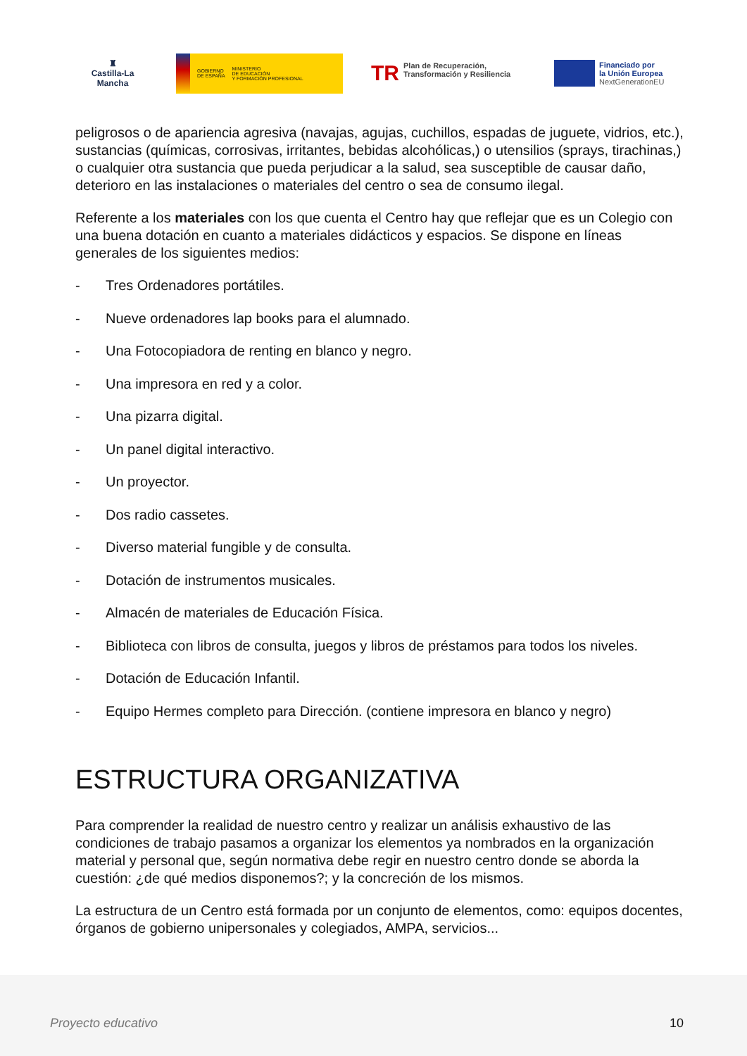♜
Castilla-La Mancha
GOBIERNO
DE ESPAÑA MINISTERIO
DE EDUCACIÓN
Y FORMACIÓN PROFESIONAL
TR Plan de Recuperación, Transformación y Resiliencia
Financiado por
la Unión Europea
NextGenerationEU
peligrosos o de apariencia agresiva (navajas, agujas, cuchillos, espadas de juguete, vidrios, etc.), sustancias (químicas, corrosivas, irritantes, bebidas alcohólicas,) o utensilios (sprays, tirachinas,) o cualquier otra sustancia que pueda perjudicar a la salud, sea susceptible de causar daño, deterioro en las instalaciones o materiales del centro o sea de consumo ilegal.
Referente a los materiales con los que cuenta el Centro hay que reflejar que es un Colegio con una buena dotación en cuanto a materiales didácticos y espacios. Se dispone en líneas generales de los siguientes medios:
- Tres Ordenadores portátiles.
- Nueve ordenadores lap books para el alumnado.
- Una Fotocopiadora de renting en blanco y negro.
- Una impresora en red y a color.
- Una pizarra digital.
- Un panel digital interactivo.
- Un proyector.
- Dos radio cassetes.
- Diverso material fungible y de consulta.
- Dotación de instrumentos musicales.
- Almacén de materiales de Educación Física.
- Biblioteca con libros de consulta, juegos y libros de préstamos para todos los niveles.
- Dotación de Educación Infantil.
- Equipo Hermes completo para Dirección. (contiene impresora en blanco y negro)
ESTRUCTURA ORGANIZATIVA
Para comprender la realidad de nuestro centro y realizar un análisis exhaustivo de las condiciones de trabajo pasamos a organizar los elementos ya nombrados en la organización material y personal que, según normativa debe regir en nuestro centro donde se aborda la cuestión: ¿de qué medios disponemos?; y la concreción de los mismos.
La estructura de un Centro está formada por un conjunto de elementos, como: equipos docentes, órganos de gobierno unipersonales y colegiados, AMPA, servicios...
Proyecto educativo 10